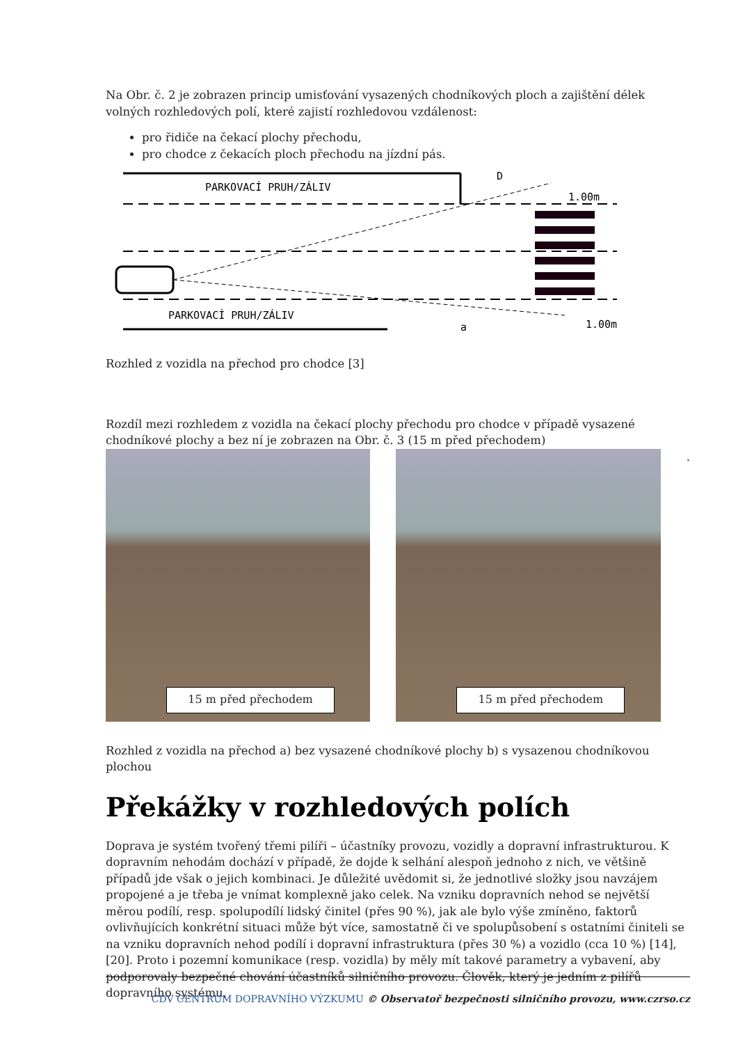Na Obr. č. 2 je zobrazen princip umisťování vysazených chodníkových ploch a zajištění délek volných rozhledových polí, které zajistí rozhledovou vzdálenost:
pro řidiče na čekací plochy přechodu,
pro chodce z čekacích ploch přechodu na jízdní pás.
PARKOVACÍ PRUH/ZÁLIV
PARKOVACÍ PRUH/ZÁLIV
D
1.00m
a
1.00m
Rozhled z vozidla na přechod pro chodce [3]
Rozdíl mezi rozhledem z vozidla na čekací plochy přechodu pro chodce v případě vysazené chodníkové plochy a bez ní je zobrazen na Obr. č. 3 (15 m před přechodem)
15 m před přechodem
15 m před přechodem
.
Rozhled z vozidla na přechod a) bez vysazené chodníkové plochy b) s vysazenou chodníkovou plochou
Překážky v rozhledových polích
Doprava je systém tvořený třemi pilíři – účastníky provozu, vozidly a dopravní infrastrukturou. K dopravním nehodám dochází v případě, že dojde k selhání alespoň jednoho z nich, ve většině případů jde však o jejich kombinaci. Je důležité uvědomit si, že jednotlivé složky jsou navzájem propojené a je třeba je vnímat komplexně jako celek. Na vzniku dopravních nehod se největší měrou podílí, resp. spolupodílí lidský činitel (přes 90 %), jak ale bylo výše zmíněno, faktorů ovlivňujících konkrétní situaci může být více, samostatně či ve spolupůsobení s ostatními činiteli se na vzniku dopravních nehod podílí i dopravní infrastruktura (přes 30 %) a vozidlo (cca 10 %) [14], [20]. Proto i pozemní komunikace (resp. vozidla) by měly mít takové parametry a vybavení, aby podporovaly bezpečné chování účastníků silničního provozu. Člověk, který je jedním z pilířů dopravního systému,
CDV CENTRUM DOPRAVNÍHO VÝZKUMU © Observatoř bezpečnosti silničního provozu, www.czrso.cz